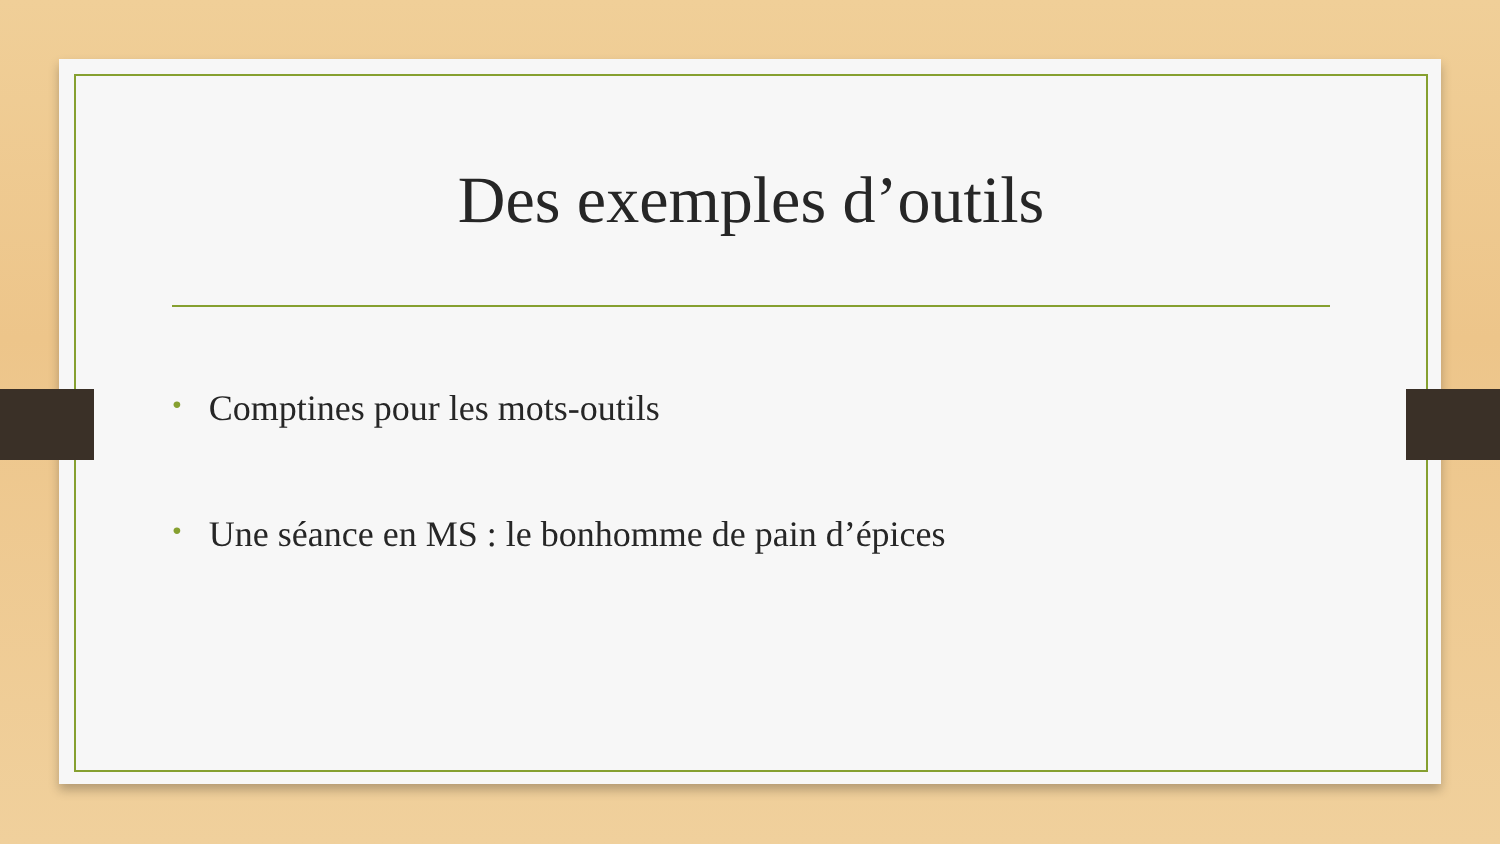Des exemples d’outils
• Comptines pour les mots-outils
• Une séance en MS : le bonhomme de pain d’épices